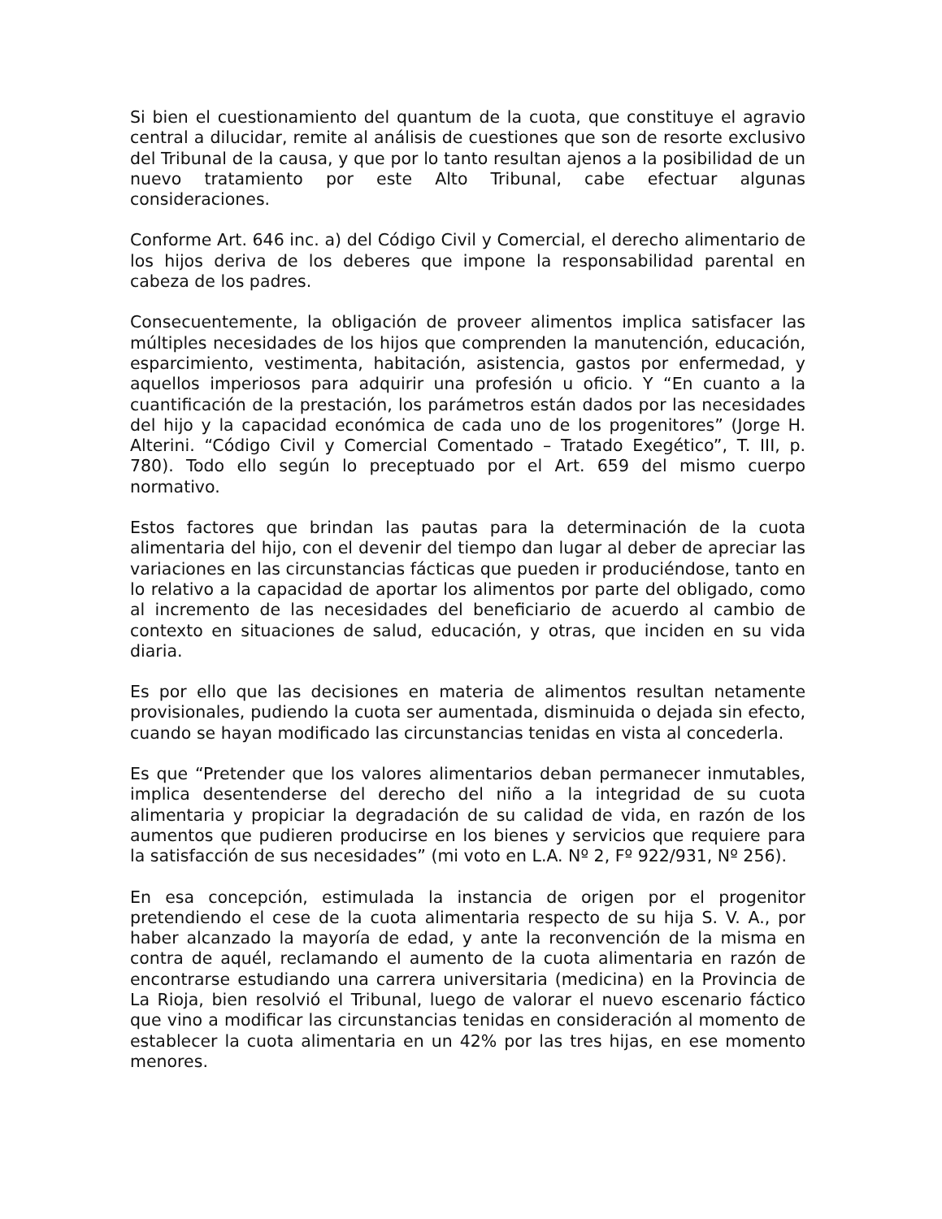Si bien el cuestionamiento del quantum de la cuota, que constituye el agravio central a dilucidar, remite al análisis de cuestiones que son de resorte exclusivo del Tribunal de la causa, y que por lo tanto resultan ajenos a la posibilidad de un nuevo tratamiento por este Alto Tribunal, cabe efectuar algunas consideraciones.
Conforme Art. 646 inc. a) del Código Civil y Comercial, el derecho alimentario de los hijos deriva de los deberes que impone la responsabilidad parental en cabeza de los padres.
Consecuentemente, la obligación de proveer alimentos implica satisfacer las múltiples necesidades de los hijos que comprenden la manutención, educación, esparcimiento, vestimenta, habitación, asistencia, gastos por enfermedad, y aquellos imperiosos para adquirir una profesión u oficio. Y “En cuanto a la cuantificación de la prestación, los parámetros están dados por las necesidades del hijo y la capacidad económica de cada uno de los progenitores” (Jorge H. Alterini. “Código Civil y Comercial Comentado – Tratado Exegético”, T. III, p. 780). Todo ello según lo preceptuado por el Art. 659 del mismo cuerpo normativo.
Estos factores que brindan las pautas para la determinación de la cuota alimentaria del hijo, con el devenir del tiempo dan lugar al deber de apreciar las variaciones en las circunstancias fácticas que pueden ir produciéndose, tanto en lo relativo a la capacidad de aportar los alimentos por parte del obligado, como al incremento de las necesidades del beneficiario de acuerdo al cambio de contexto en situaciones de salud, educación, y otras, que inciden en su vida diaria.
Es por ello que las decisiones en materia de alimentos resultan netamente provisionales, pudiendo la cuota ser aumentada, disminuida o dejada sin efecto, cuando se hayan modificado las circunstancias tenidas en vista al concederla.
Es que “Pretender que los valores alimentarios deban permanecer inmutables, implica desentenderse del derecho del niño a la integridad de su cuota alimentaria y propiciar la degradación de su calidad de vida, en razón de los aumentos que pudieren producirse en los bienes y servicios que requiere para la satisfacción de sus necesidades” (mi voto en L.A. Nº 2, Fº 922/931, Nº 256).
En esa concepción, estimulada la instancia de origen por el progenitor pretendiendo el cese de la cuota alimentaria respecto de su hija S. V. A., por haber alcanzado la mayoría de edad, y ante la reconvención de la misma en contra de aquél, reclamando el aumento de la cuota alimentaria en razón de encontrarse estudiando una carrera universitaria (medicina) en la Provincia de La Rioja, bien resolvió el Tribunal, luego de valorar el nuevo escenario fáctico que vino a modificar las circunstancias tenidas en consideración al momento de establecer la cuota alimentaria en un 42% por las tres hijas, en ese momento menores.